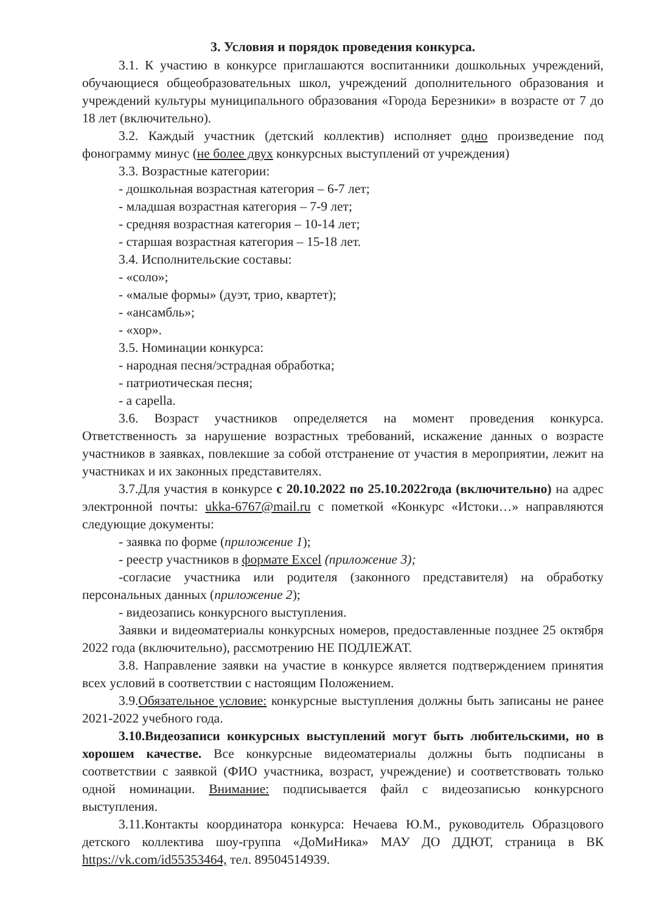3. Условия и порядок проведения конкурса.
3.1. К участию в конкурсе приглашаются воспитанники дошкольных учреждений, обучающиеся общеобразовательных школ, учреждений дополнительного образования и учреждений культуры муниципального образования «Города Березники» в возрасте от 7 до 18 лет (включительно).
3.2. Каждый участник (детский коллектив) исполняет одно произведение под фонограмму минус (не более двух конкурсных выступлений от учреждения)
3.3. Возрастные категории:
- дошкольная возрастная категория – 6-7 лет;
- младшая возрастная категория – 7-9 лет;
- средняя возрастная категория – 10-14 лет;
- старшая возрастная категория – 15-18 лет.
3.4. Исполнительские составы:
- «соло»;
- «малые формы» (дуэт, трио, квартет);
- «ансамбль»;
- «хор».
3.5. Номинации конкурса:
- народная песня/эстрадная обработка;
- патриотическая песня;
- a capella.
3.6. Возраст участников определяется на момент проведения конкурса. Ответственность за нарушение возрастных требований, искажение данных о возрасте участников в заявках, повлекшие за собой отстранение от участия в мероприятии, лежит на участниках и их законных представителях.
3.7.Для участия в конкурсе с 20.10.2022 по 25.10.2022года (включительно) на адрес электронной почты: ukka-6767@mail.ru с пометкой «Конкурс «Истоки…» направляются следующие документы:
- заявка по форме (приложение 1);
- реестр участников в формате Excel (приложение 3);
-согласие участника или родителя (законного представителя) на обработку персональных данных (приложение 2);
- видеозапись конкурсного выступления.
Заявки и видеоматериалы конкурсных номеров, предоставленные позднее 25 октября 2022 года (включительно), рассмотрению НЕ ПОДЛЕЖАТ.
3.8. Направление заявки на участие в конкурсе является подтверждением принятия всех условий в соответствии с настоящим Положением.
3.9.Обязательное условие: конкурсные выступления должны быть записаны не ранее 2021-2022 учебного года.
3.10.Видеозаписи конкурсных выступлений могут быть любительскими, но в хорошем качестве. Все конкурсные видеоматериалы должны быть подписаны в соответствии с заявкой (ФИО участника, возраст, учреждение) и соответствовать только одной номинации. Внимание: подписывается файл с видеозаписью конкурсного выступления.
3.11.Контакты координатора конкурса: Нечаева Ю.М., руководитель Образцового детского коллектива шоу-группа «ДоМиНика» МАУ ДО ДДЮТ, страница в ВК https://vk.com/id55353464, тел. 89504514939.